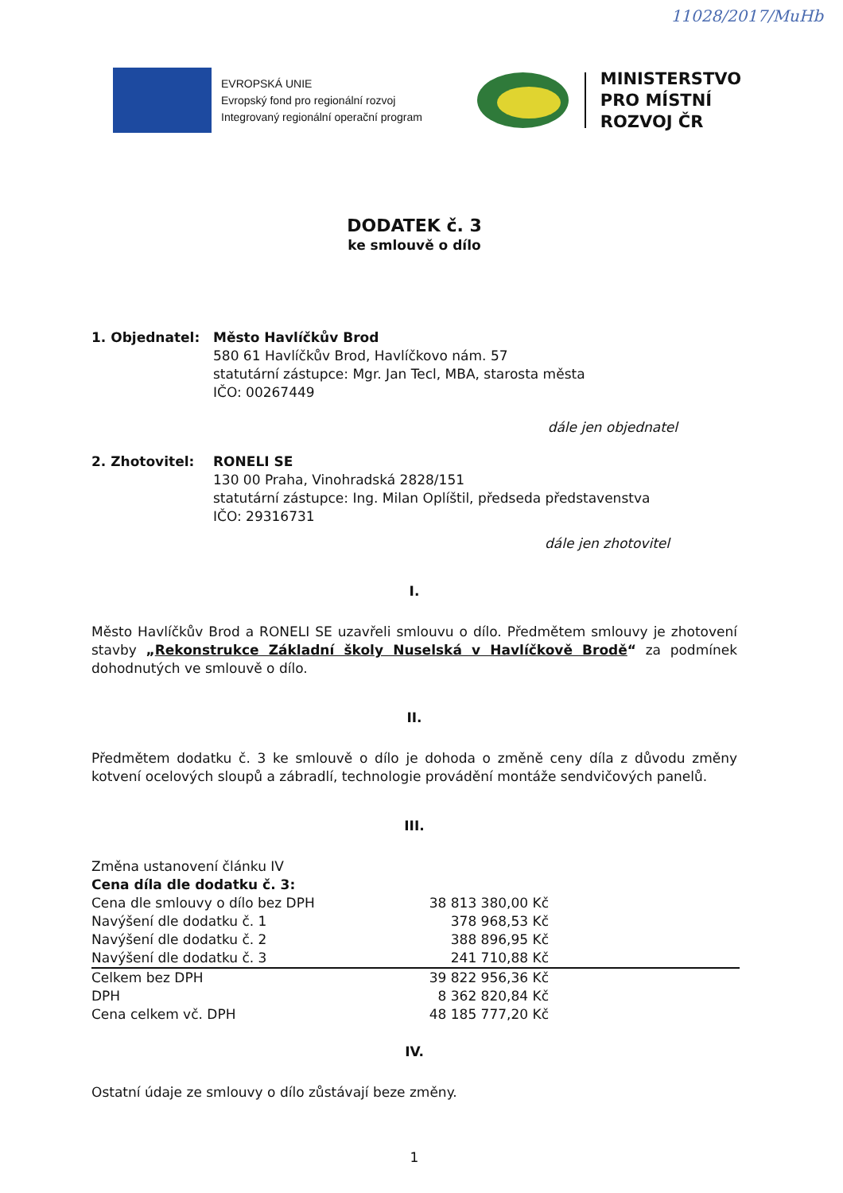11028/2017/MuHb
EVROPSKÁ UNIE
Evropský fond pro regionální rozvoj
Integrovaný regionální operační program
MINISTERSTVO
PRO MÍSTNÍ
ROZVOJ ČR
DODATEK č. 3
ke smlouvě o dílo
1. Objednatel: Město Havlíčkův Brod
580 61 Havlíčkův Brod, Havlíčkovo nám. 57
statutární zástupce: Mgr. Jan Tecl, MBA, starosta města
IČO: 00267449
dále jen objednatel
2. Zhotovitel: RONELI SE
130 00 Praha, Vinohradská 2828/151
statutární zástupce: Ing. Milan Oplíštil, předseda představenstva
IČO: 29316731
dále jen zhotovitel
I.
Město Havlíčkův Brod a RONELI SE uzavřeli smlouvu o dílo. Předmětem smlouvy je zhotovení stavby „Rekonstrukce Základní školy Nuselská v Havlíčkově Brodě“ za podmínek dohodnutých ve smlouvě o dílo.
II.
Předmětem dodatku č. 3 ke smlouvě o dílo je dohoda o změně ceny díla z důvodu změny kotvení ocelových sloupů a zábradlí, technologie provádění montáže sendvičových panelů.
III.
| Změna ustanovení článku IV | | |
| Cena díla dle dodatku č. 3: | | |
| Cena dle smlouvy o dílo bez DPH | 38 813 380,00 Kč | |
| Navýšení dle dodatku č. 1 | 378 968,53 Kč | |
| Navýšení dle dodatku č. 2 | 388 896,95 Kč | |
| Navýšení dle dodatku č. 3 | 241 710,88 Kč | |
| Celkem bez DPH | 39 822 956,36 Kč | |
| DPH | 8 362 820,84 Kč | |
| Cena celkem vč. DPH | 48 185 777,20 Kč | |
IV.
Ostatní údaje ze smlouvy o dílo zůstávají beze změny.
1